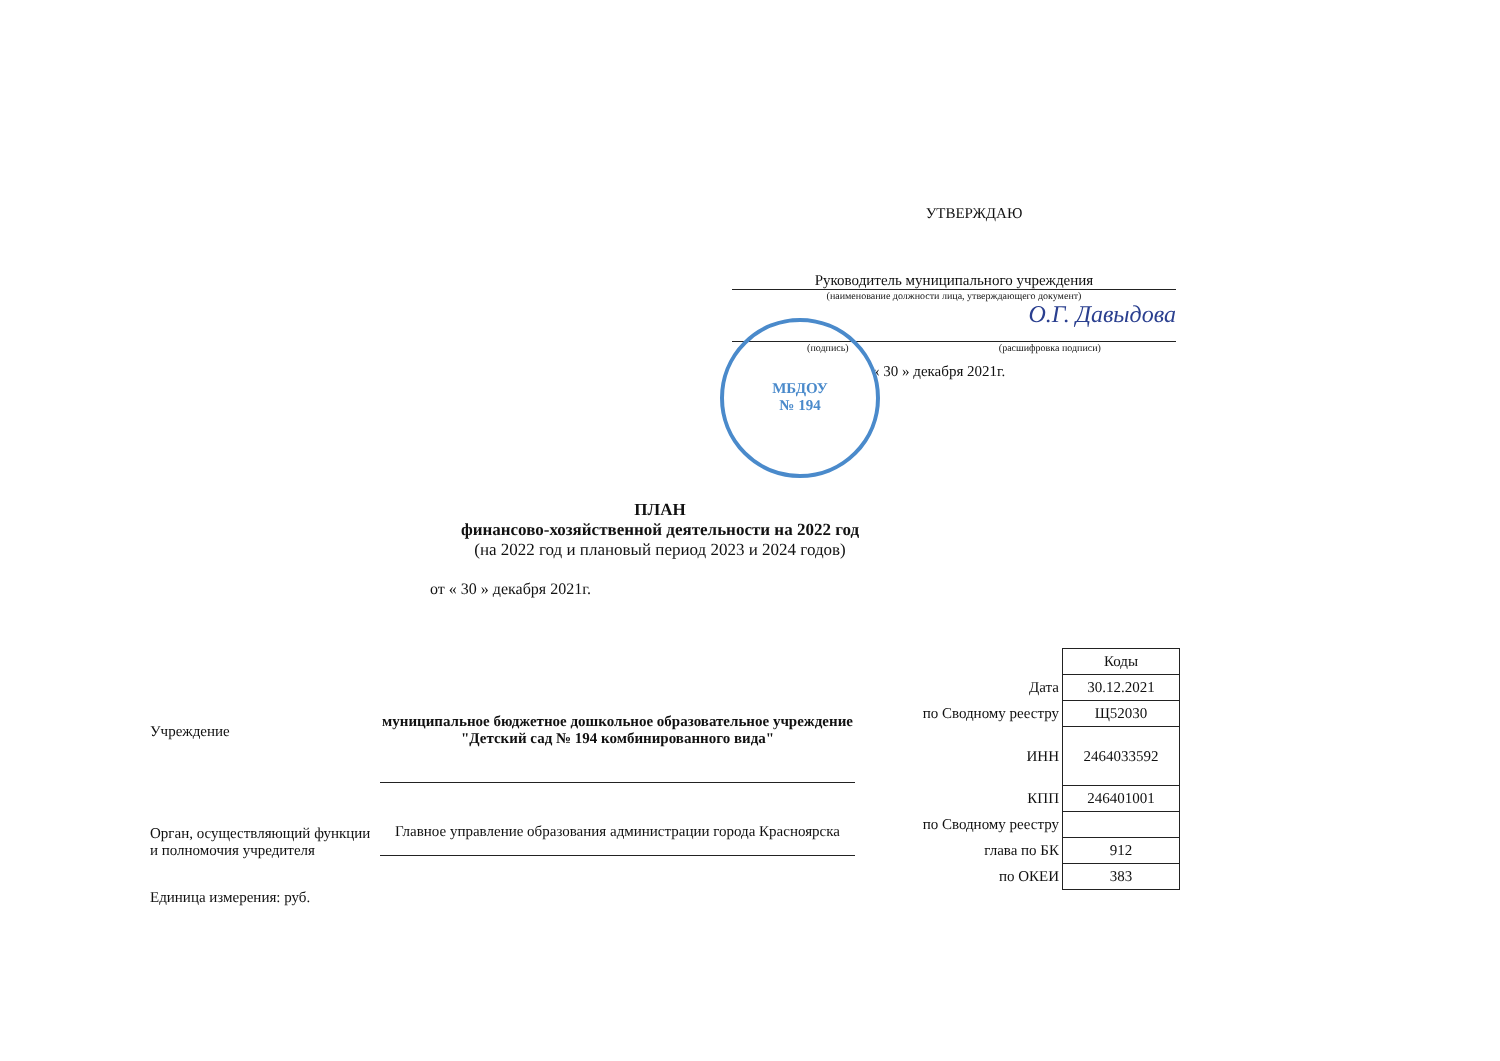УТВЕРЖДАЮ
Руководитель муниципального учреждения
(наименование должности лица, утверждающего документ)
О.Г. Давыдова
(подпись) (расшифровка подписи)
« 30 » декабря 2021г.
МБДОУ
№ 194
ПЛАН
финансово-хозяйственной деятельности на 2022 год
(на 2022 год и плановый период 2023 и 2024 годов)
от « 30 » декабря 2021г.
Учреждение
Орган, осуществляющий функции и полномочия учредителя
Единица измерения: руб.
муниципальное бюджетное дошкольное образовательное учреждение "Детский сад № 194 комбинированного вида"
Главное управление образования администрации города Красноярска
| | Коды |
| Дата | 30.12.2021 |
| по Сводному реестру | Щ52030 |
| ИНН | 2464033592 |
| КПП | 246401001 |
| по Сводному реестру | |
| глава по БК | 912 |
| по ОКЕИ | 383 |